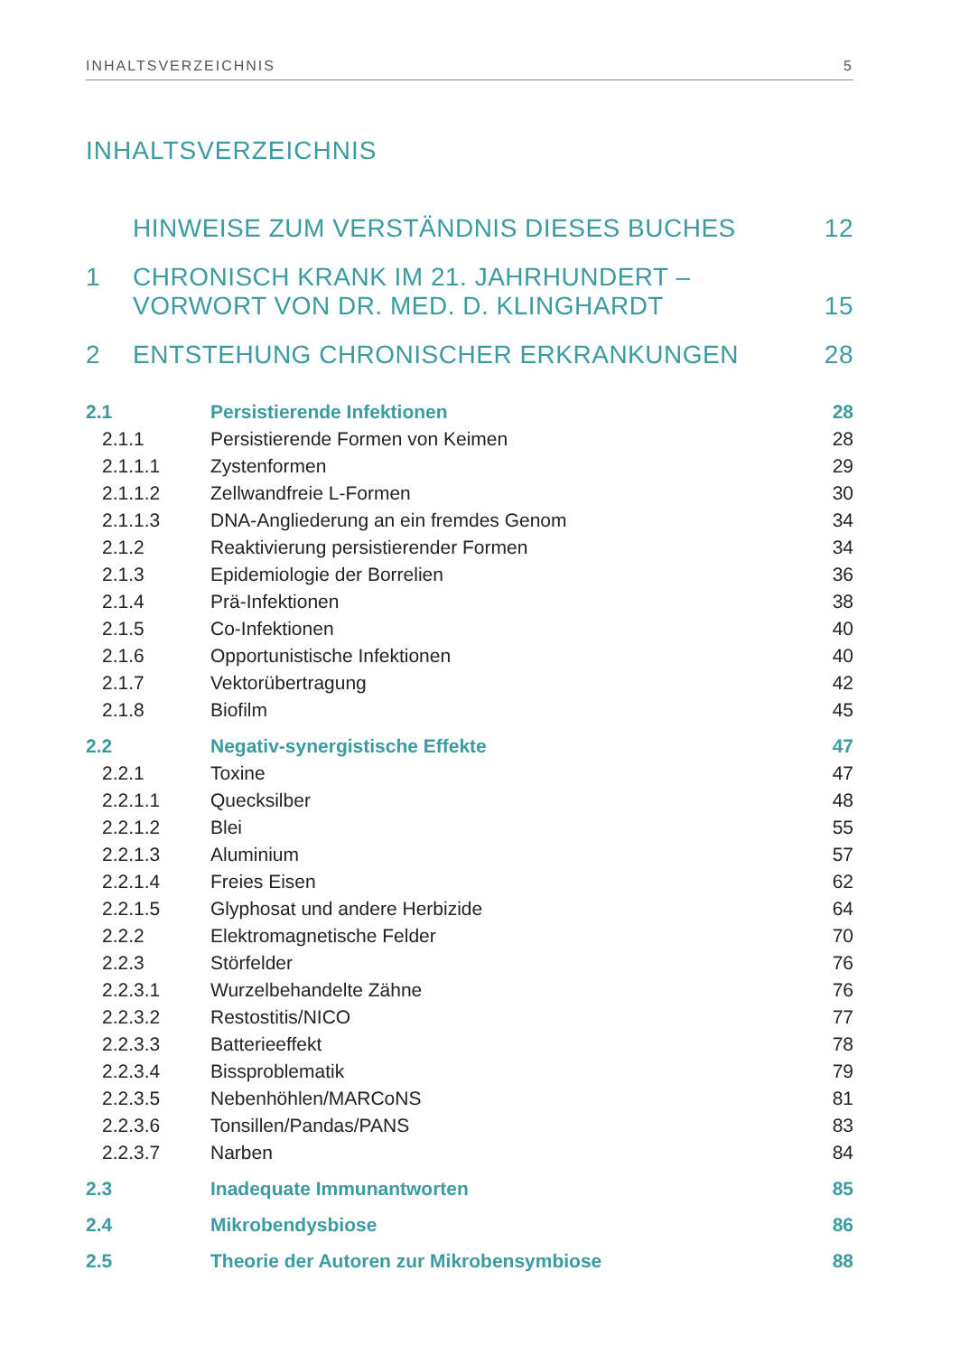INHALTSVERZEICHNIS 5
INHALTSVERZEICHNIS
HINWEISE ZUM VERSTÄNDNIS DIESES BUCHES 12
1 CHRONISCH KRANK IM 21. JAHRHUNDERT –
VORWORT VON DR. MED. D. KLINGHARDT 15
2 ENTSTEHUNG CHRONISCHER ERKRANKUNGEN 28
| 2.1 | Persistierende Infektionen | 28 |
| 2.1.1 | Persistierende Formen von Keimen | 28 |
| 2.1.1.1 | Zystenformen | 29 |
| 2.1.1.2 | Zellwandfreie L-Formen | 30 |
| 2.1.1.3 | DNA-Angliederung an ein fremdes Genom | 34 |
| 2.1.2 | Reaktivierung persistierender Formen | 34 |
| 2.1.3 | Epidemiologie der Borrelien | 36 |
| 2.1.4 | Prä-Infektionen | 38 |
| 2.1.5 | Co-Infektionen | 40 |
| 2.1.6 | Opportunistische Infektionen | 40 |
| 2.1.7 | Vektorübertragung | 42 |
| 2.1.8 | Biofilm | 45 |
| 2.2 | Negativ-synergistische Effekte | 47 |
| 2.2.1 | Toxine | 47 |
| 2.2.1.1 | Quecksilber | 48 |
| 2.2.1.2 | Blei | 55 |
| 2.2.1.3 | Aluminium | 57 |
| 2.2.1.4 | Freies Eisen | 62 |
| 2.2.1.5 | Glyphosat und andere Herbizide | 64 |
| 2.2.2 | Elektromagnetische Felder | 70 |
| 2.2.3 | Störfelder | 76 |
| 2.2.3.1 | Wurzelbehandelte Zähne | 76 |
| 2.2.3.2 | Restostitis/NICO | 77 |
| 2.2.3.3 | Batterieeffekt | 78 |
| 2.2.3.4 | Bissproblematik | 79 |
| 2.2.3.5 | Nebenhöhlen/MARCoNS | 81 |
| 2.2.3.6 | Tonsillen/Pandas/PANS | 83 |
| 2.2.3.7 | Narben | 84 |
| 2.3 | Inadequate Immunantworten | 85 |
| 2.4 | Mikrobendysbiose | 86 |
| 2.5 | Theorie der Autoren zur Mikrobensymbiose | 88 |